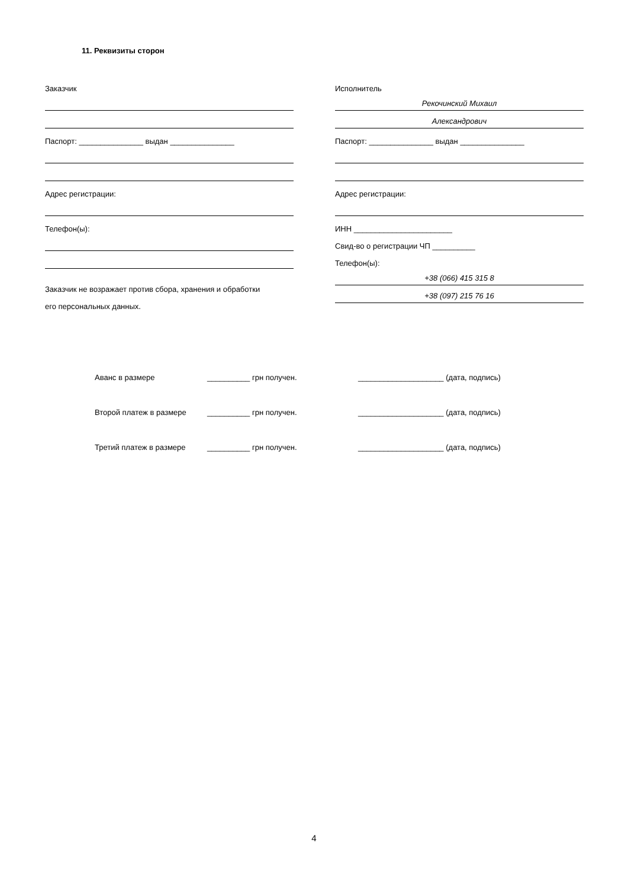11. Реквизиты сторон
Заказчик
Паспорт: _______________ выдан _______________
Адрес регистрации:
Телефон(ы):
Заказчик не возражает против сбора, хранения и обработки
его персональных данных.
Исполнитель
Рекочинский Михаил
Александрович
Паспорт: _______________ выдан _______________
Адрес регистрации:
ИНН _______________________
Свид-во о регистрации ЧП __________
Телефон(ы):
+38 (066) 415 315 8
+38 (097) 215 76 16
Аванс в размере __________ грн получен. ____________________ (дата, подпись)
Второй платеж в размере __________ грн получен. ____________________ (дата, подпись)
Третий платеж в размере __________ грн получен. ____________________ (дата, подпись)
4